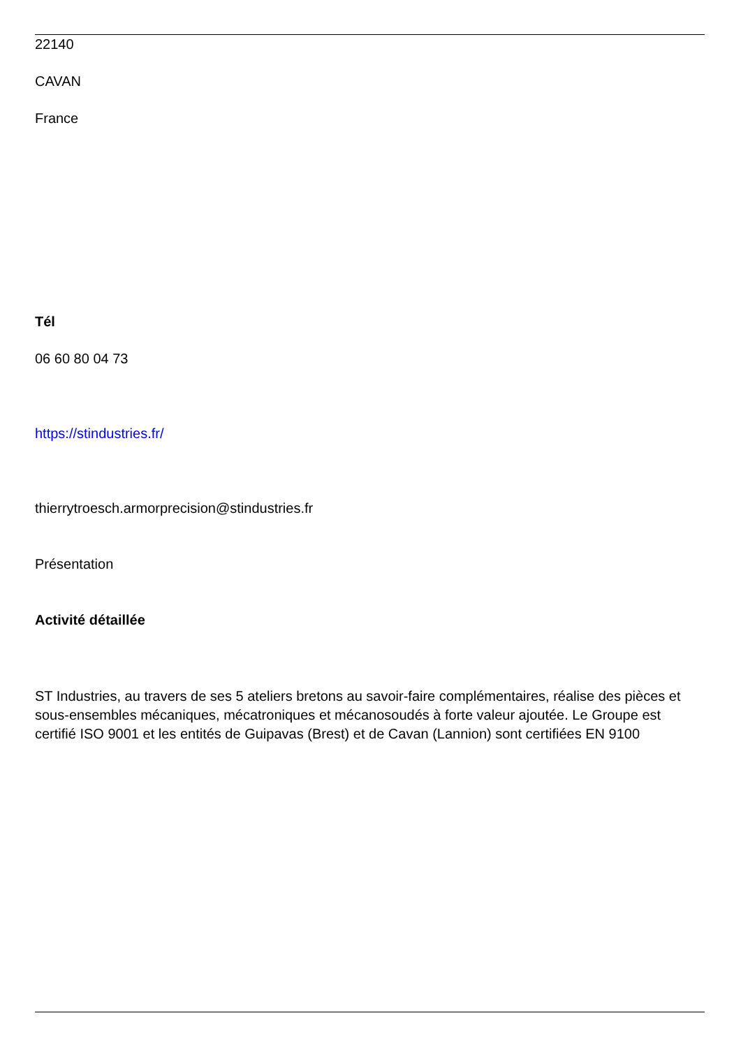22140
CAVAN
France
Tél
06 60 80 04 73
https://stindustries.fr/
thierrytroesch.armorprecision@stindustries.fr
Présentation
Activité détaillée
ST Industries, au travers de ses 5 ateliers bretons au savoir-faire complémentaires, réalise des pièces et sous-ensembles mécaniques, mécatroniques et mécanosoudés à forte valeur ajoutée. Le Groupe est certifié ISO 9001 et les entités de Guipavas (Brest) et de Cavan (Lannion) sont certifiées EN 9100